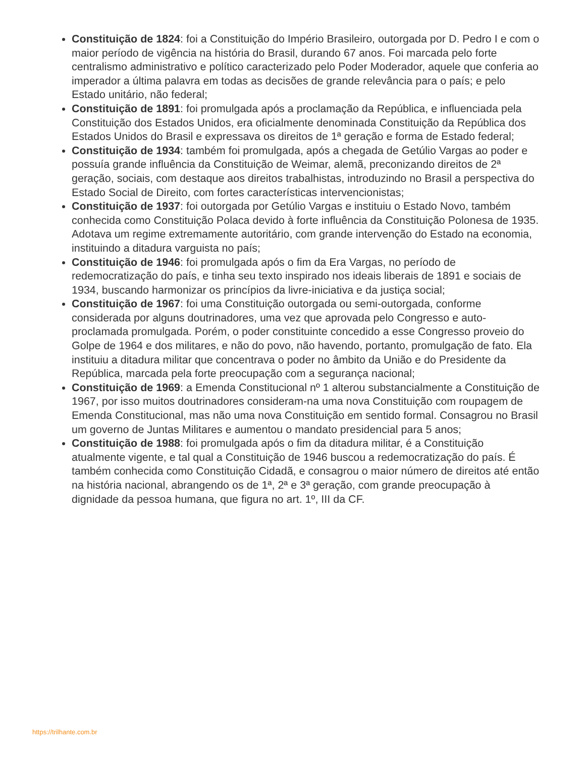Constituição de 1824: foi a Constituição do Império Brasileiro, outorgada por D. Pedro I e com o maior período de vigência na história do Brasil, durando 67 anos. Foi marcada pelo forte centralismo administrativo e político caracterizado pelo Poder Moderador, aquele que conferia ao imperador a última palavra em todas as decisões de grande relevância para o país; e pelo Estado unitário, não federal;
Constituição de 1891: foi promulgada após a proclamação da República, e influenciada pela Constituição dos Estados Unidos, era oficialmente denominada Constituição da República dos Estados Unidos do Brasil e expressava os direitos de 1ª geração e forma de Estado federal;
Constituição de 1934: também foi promulgada, após a chegada de Getúlio Vargas ao poder e possuía grande influência da Constituição de Weimar, alemã, preconizando direitos de 2ª geração, sociais, com destaque aos direitos trabalhistas, introduzindo no Brasil a perspectiva do Estado Social de Direito, com fortes características intervencionistas;
Constituição de 1937: foi outorgada por Getúlio Vargas e instituiu o Estado Novo, também conhecida como Constituição Polaca devido à forte influência da Constituição Polonesa de 1935. Adotava um regime extremamente autoritário, com grande intervenção do Estado na economia, instituindo a ditadura varguista no país;
Constituição de 1946: foi promulgada após o fim da Era Vargas, no período de redemocratização do país, e tinha seu texto inspirado nos ideais liberais de 1891 e sociais de 1934, buscando harmonizar os princípios da livre-iniciativa e da justiça social;
Constituição de 1967: foi uma Constituição outorgada ou semi-outorgada, conforme considerada por alguns doutrinadores, uma vez que aprovada pelo Congresso e auto-proclamada promulgada. Porém, o poder constituinte concedido a esse Congresso proveio do Golpe de 1964 e dos militares, e não do povo, não havendo, portanto, promulgação de fato. Ela instituiu a ditadura militar que concentrava o poder no âmbito da União e do Presidente da República, marcada pela forte preocupação com a segurança nacional;
Constituição de 1969: a Emenda Constitucional nº 1 alterou substancialmente a Constituição de 1967, por isso muitos doutrinadores consideram-na uma nova Constituição com roupagem de Emenda Constitucional, mas não uma nova Constituição em sentido formal. Consagrou no Brasil um governo de Juntas Militares e aumentou o mandato presidencial para 5 anos;
Constituição de 1988: foi promulgada após o fim da ditadura militar, é a Constituição atualmente vigente, e tal qual a Constituição de 1946 buscou a redemocratização do país. É também conhecida como Constituição Cidadã, e consagrou o maior número de direitos até então na história nacional, abrangendo os de 1ª, 2ª e 3ª geração, com grande preocupação à dignidade da pessoa humana, que figura no art. 1º, III da CF.
https://trilhante.com.br